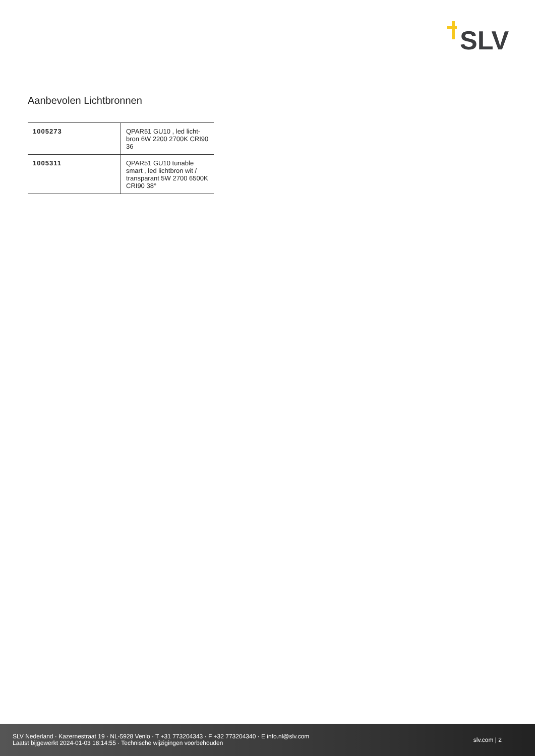SLV
Aanbevolen Lichtbronnen
| 1005273 | QPAR51 GU10 , led licht-bron 6W 2200 2700K CRI90 36 |
| 1005311 | QPAR51 GU10 tunable smart , led lichtbron wit / transparant 5W 2700 6500K CRI90 38° |
SLV Nederland · Kazernestraat 19 · NL-5928 Venlo · T +31 773204343 · F +32 773204340 · E info.nl@slv.com
Laatst bijgewerkt 2024-01-03 18:14:55 · Technische wijzigingen voorbehouden
slv.com | 2